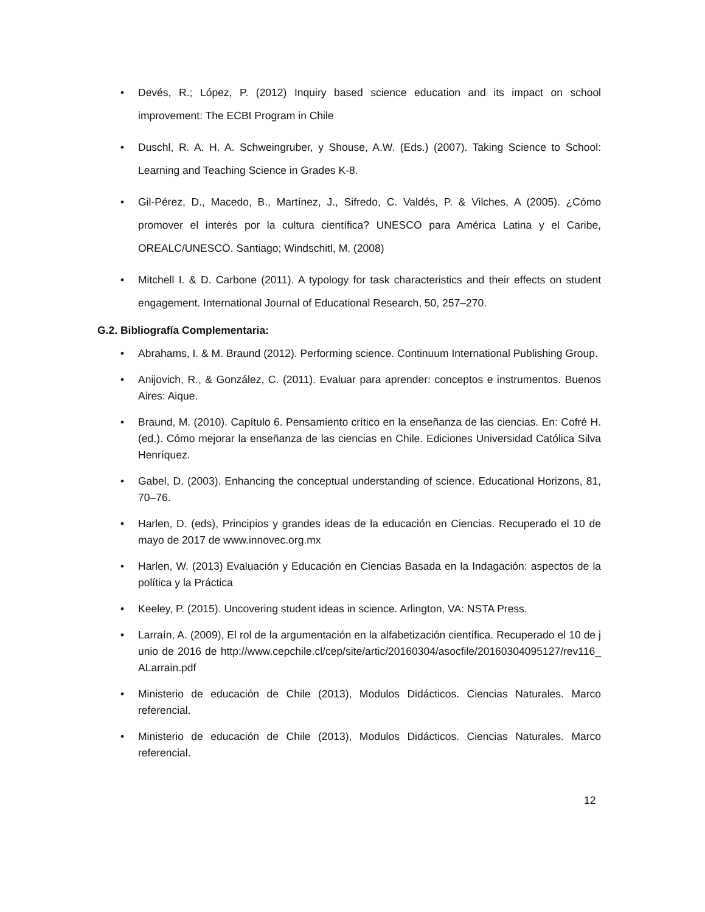• Devés, R.; López, P. (2012) Inquiry based science education and its impact on school improvement: The ECBI Program in Chile
• Duschl, R. A. H. A. Schweingruber, y Shouse, A.W. (Eds.) (2007). Taking Science to School: Learning and Teaching Science in Grades K-8.
• Gil-Pérez, D., Macedo, B., Martínez, J., Sifredo, C. Valdés, P. & Vilches, A (2005). ¿Cómo promover el interés por la cultura científica? UNESCO para América Latina y el Caribe, OREALC/UNESCO. Santiago; Windschitl, M. (2008)
• Mitchell I. & D. Carbone (2011). A typology for task characteristics and their effects on student engagement. International Journal of Educational Research, 50, 257–270.
G.2. Bibliografía Complementaria:
• Abrahams, I. & M. Braund (2012). Performing science. Continuum International Publishing Group.
• Anijovich, R., & González, C. (2011). Evaluar para aprender: conceptos e instrumentos. Buenos Aires: Aique.
• Braund, M. (2010). Capítulo 6. Pensamiento crítico en la enseñanza de las ciencias. En: Cofré H. (ed.). Cómo mejorar la enseñanza de las ciencias en Chile. Ediciones Universidad Católica Silva Henríquez.
• Gabel, D. (2003). Enhancing the conceptual understanding of science. Educational Horizons, 81, 70–76.
• Harlen, D. (eds), Principios y grandes ideas de la educación en Ciencias. Recuperado el 10 de mayo de 2017 de www.innovec.org.mx
• Harlen, W. (2013) Evaluación y Educación en Ciencias Basada en la Indagación: aspectos de la política y la Práctica
• Keeley, P. (2015). Uncovering student ideas in science. Arlington, VA: NSTA Press.
• Larraín, A. (2009), El rol de la argumentación en la alfabetización científica. Recuperado el 10 de junio de 2016 de http://www.cepchile.cl/cep/site/artic/20160304/asocfile/20160304095127/rev116_ALarrain.pdf
• Ministerio de educación de Chile (2013), Modulos Didácticos. Ciencias Naturales. Marco referencial.
• Ministerio de educación de Chile (2013), Modulos Didácticos. Ciencias Naturales. Marco referencial.
12